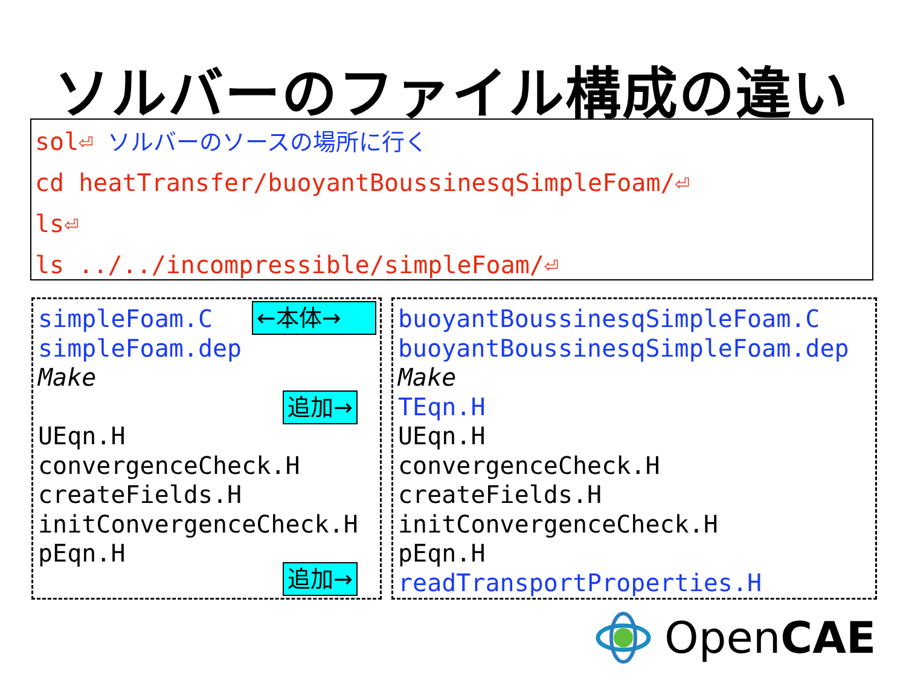ソルバーのファイル構成の違い
sol⏎ ソルバーのソースの場所に行く
cd heatTransfer/buoyantBoussinesqSimpleFoam/⏎
ls⏎
ls ../../incompressible/simpleFoam/⏎
simpleFoam.C
simpleFoam.dep
Make
UEqn.H
convergenceCheck.H
createFields.H
initConvergenceCheck.H
pEqn.H
←本体→
追加→
追加→
buoyantBoussinesqSimpleFoam.C
buoyantBoussinesqSimpleFoam.dep
Make
TEqn.H
UEqn.H
convergenceCheck.H
createFields.H
initConvergenceCheck.H
pEqn.H
readTransportProperties.H
OpenCAE